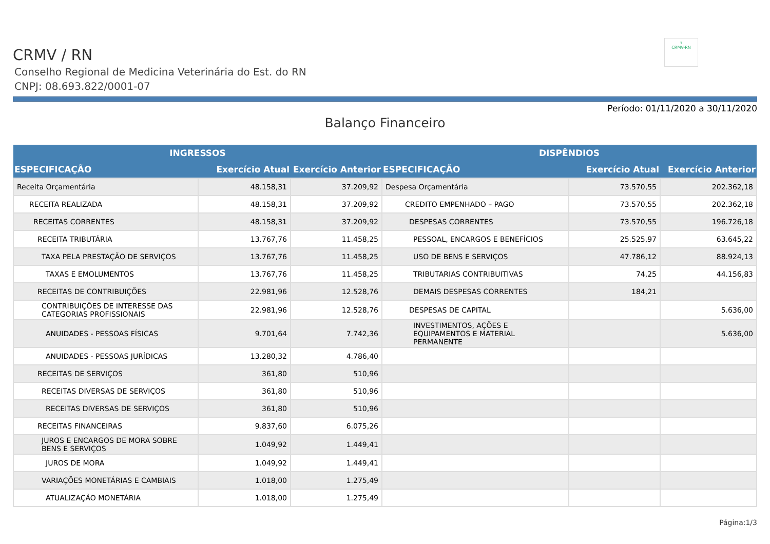⚕
CRMV-RN
CRMV / RN
Conselho Regional de Medicina Veterinária do Est. do RN
CNPJ: 08.693.822/0001-07
Período: 01/11/2020 a 30/11/2020
Balanço Financeiro
| INGRESSOS | | | DISPÊNDIOS | | |
| --- | --- | --- | --- | --- | --- |
| ESPECIFICAÇÃO | Exercício Atual | Exercício Anterior | ESPECIFICAÇÃO | Exercício Atual | Exercício Anterior |
| Receita Orçamentária | 48.158,31 | 37.209,92 | Despesa Orçamentária | 73.570,55 | 202.362,18 |
| RECEITA REALIZADA | 48.158,31 | 37.209,92 | CREDITO EMPENHADO – PAGO | 73.570,55 | 202.362,18 |
| RECEITAS CORRENTES | 48.158,31 | 37.209,92 | DESPESAS CORRENTES | 73.570,55 | 196.726,18 |
| RECEITA TRIBUTÁRIA | 13.767,76 | 11.458,25 | PESSOAL, ENCARGOS E BENEFÍCIOS | 25.525,97 | 63.645,22 |
| TAXA PELA PRESTAÇÃO DE SERVIÇOS | 13.767,76 | 11.458,25 | USO DE BENS E SERVIÇOS | 47.786,12 | 88.924,13 |
| TAXAS E EMOLUMENTOS | 13.767,76 | 11.458,25 | TRIBUTARIAS CONTRIBUITIVAS | 74,25 | 44.156,83 |
| RECEITAS DE CONTRIBUIÇÕES | 22.981,96 | 12.528,76 | DEMAIS DESPESAS CORRENTES | 184,21 | |
| CONTRIBUIÇÕES DE INTERESSE DAS CATEGORIAS PROFISSIONAIS | 22.981,96 | 12.528,76 | DESPESAS DE CAPITAL | | 5.636,00 |
| ANUIDADES - PESSOAS FÍSICAS | 9.701,64 | 7.742,36 | INVESTIMENTOS, AÇÕES E EQUIPAMENTOS E MATERIAL PERMANENTE | | 5.636,00 |
| ANUIDADES - PESSOAS JURÍDICAS | 13.280,32 | 4.786,40 | | | |
| RECEITAS DE SERVIÇOS | 361,80 | 510,96 | | | |
| RECEITAS DIVERSAS DE SERVIÇOS | 361,80 | 510,96 | | | |
| RECEITAS DIVERSAS DE SERVIÇOS | 361,80 | 510,96 | | | |
| RECEITAS FINANCEIRAS | 9.837,60 | 6.075,26 | | | |
| JUROS E ENCARGOS DE MORA SOBRE BENS E SERVIÇOS | 1.049,92 | 1.449,41 | | | |
| JUROS DE MORA | 1.049,92 | 1.449,41 | | | |
| VARIAÇÕES MONETÁRIAS E CAMBIAIS | 1.018,00 | 1.275,49 | | | |
| ATUALIZAÇÃO MONETÁRIA | 1.018,00 | 1.275,49 | | | |
Página:1/3